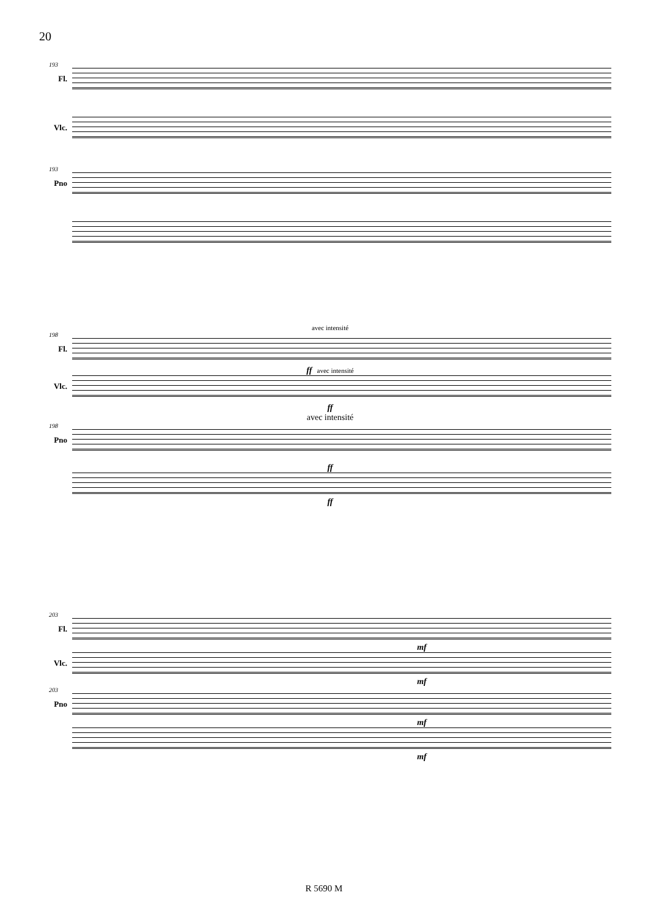20
193
Fl.
Vlc.
193
Pno
avec intensité
198
Fl.
ff avec intensité
Vlc.
ff
avec intensité
198
Pno
ff
ff
203
Fl.
mf
Vlc.
mf
203
Pno
mf
mf
R 5690 M